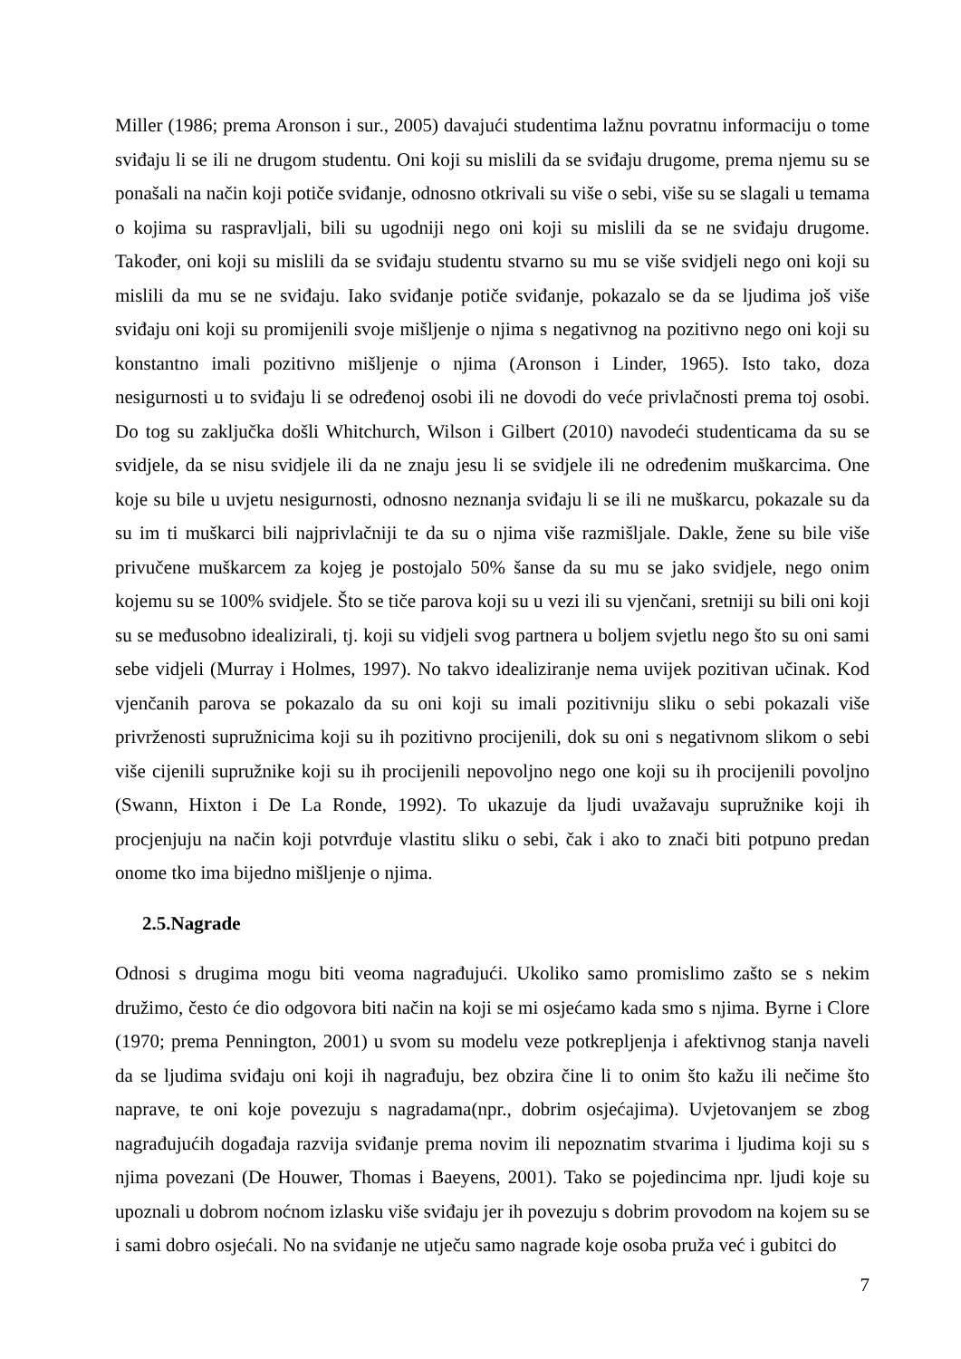Miller (1986; prema Aronson i sur., 2005) davajući studentima lažnu povratnu informaciju o tome sviđaju li se ili ne drugom studentu. Oni koji su mislili da se sviđaju drugome, prema njemu su se ponašali na način koji potiče sviđanje, odnosno otkrivali su više o sebi, više su se slagali u temama o kojima su raspravljali, bili su ugodniji nego oni koji su mislili da se ne sviđaju drugome. Također, oni koji su mislili da se sviđaju studentu stvarno su mu se više svidjeli nego oni koji su mislili da mu se ne sviđaju. Iako sviđanje potiče sviđanje, pokazalo se da se ljudima još više sviđaju oni koji su promijenili svoje mišljenje o njima s negativnog na pozitivno nego oni koji su konstantno imali pozitivno mišljenje o njima (Aronson i Linder, 1965). Isto tako, doza nesigurnosti u to sviđaju li se određenoj osobi ili ne dovodi do veće privlačnosti prema toj osobi. Do tog su zaključka došli Whitchurch, Wilson i Gilbert (2010) navodeći studenticama da su se svidjele, da se nisu svidjele ili da ne znaju jesu li se svidjele ili ne određenim muškarcima. One koje su bile u uvjetu nesigurnosti, odnosno neznanja sviđaju li se ili ne muškarcu, pokazale su da su im ti muškarci bili najprivlačniji te da su o njima više razmišljale. Dakle, žene su bile više privučene muškarcem za kojeg je postojalo 50% šanse da su mu se jako svidjele, nego onim kojemu su se 100% svidjele. Što se tiče parova koji su u vezi ili su vjenčani, sretniji su bili oni koji su se međusobno idealizirali, tj. koji su vidjeli svog partnera u boljem svjetlu nego što su oni sami sebe vidjeli (Murray i Holmes, 1997). No takvo idealiziranje nema uvijek pozitivan učinak. Kod vjenčanih parova se pokazalo da su oni koji su imali pozitivniju sliku o sebi pokazali više privrženosti supružnicima koji su ih pozitivno procijenili, dok su oni s negativnom slikom o sebi više cijenili supružnike koji su ih procijenili nepovoljno nego one koji su ih procijenili povoljno (Swann, Hixton i De La Ronde, 1992). To ukazuje da ljudi uvažavaju supružnike koji ih procjenjuju na način koji potvrđuje vlastitu sliku o sebi, čak i ako to znači biti potpuno predan onome tko ima bijedno mišljenje o njima.
2.5.Nagrade
Odnosi s drugima mogu biti veoma nagrađujući. Ukoliko samo promislimo zašto se s nekim družimo, često će dio odgovora biti način na koji se mi osjećamo kada smo s njima. Byrne i Clore (1970; prema Pennington, 2001) u svom su modelu veze potkrepljenja i afektivnog stanja naveli da se ljudima sviđaju oni koji ih nagrađuju, bez obzira čine li to onim što kažu ili nečime što naprave, te oni koje povezuju s nagradama(npr., dobrim osjećajima). Uvjetovanjem se zbog nagrađujućih događaja razvija sviđanje prema novim ili nepoznatim stvarima i ljudima koji su s njima povezani (De Houwer, Thomas i Baeyens, 2001). Tako se pojedincima npr. ljudi koje su upoznali u dobrom noćnom izlasku više sviđaju jer ih povezuju s dobrim provodom na kojem su se i sami dobro osjećali. No na sviđanje ne utječu samo nagrade koje osoba pruža već i gubitci do
7